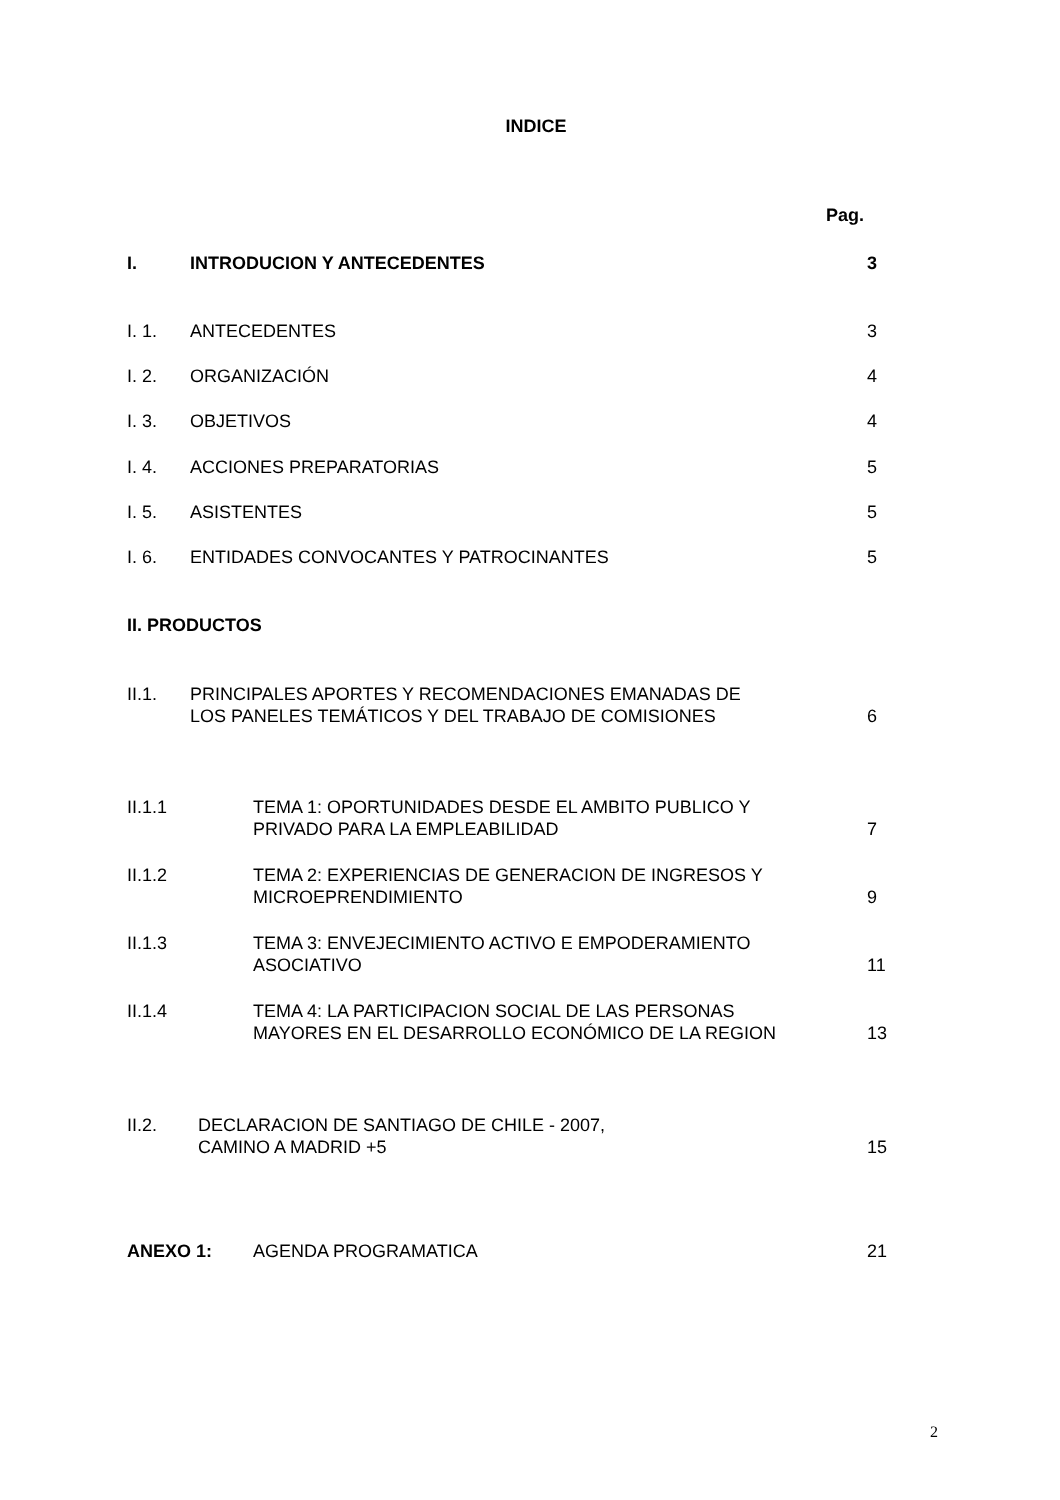INDICE
Pag.
I. INTRODUCION Y ANTECEDENTES 3
I. 1. ANTECEDENTES 3
I. 2. ORGANIZACIÓN 4
I. 3. OBJETIVOS 4
I. 4. ACCIONES PREPARATORIAS 5
I. 5. ASISTENTES 5
I. 6. ENTIDADES CONVOCANTES Y PATROCINANTES 5
II. PRODUCTOS
II.1. PRINCIPALES APORTES Y RECOMENDACIONES EMANADAS DE
LOS PANELES TEMÁTICOS Y DEL TRABAJO DE COMISIONES 6
II.1.1 TEMA 1: OPORTUNIDADES DESDE EL AMBITO PUBLICO Y
PRIVADO PARA LA EMPLEABILIDAD 7
II.1.2 TEMA 2: EXPERIENCIAS DE GENERACION DE INGRESOS Y
MICROEPRENDIMIENTO 9
II.1.3 TEMA 3: ENVEJECIMIENTO ACTIVO E EMPODERAMIENTO
ASOCIATIVO 11
II.1.4 TEMA 4: LA PARTICIPACION SOCIAL DE LAS PERSONAS
MAYORES EN EL DESARROLLO ECONÓMICO DE LA REGION 13
II.2. DECLARACION DE SANTIAGO DE CHILE - 2007,
CAMINO A MADRID +5 15
ANEXO 1: AGENDA PROGRAMATICA 21
2